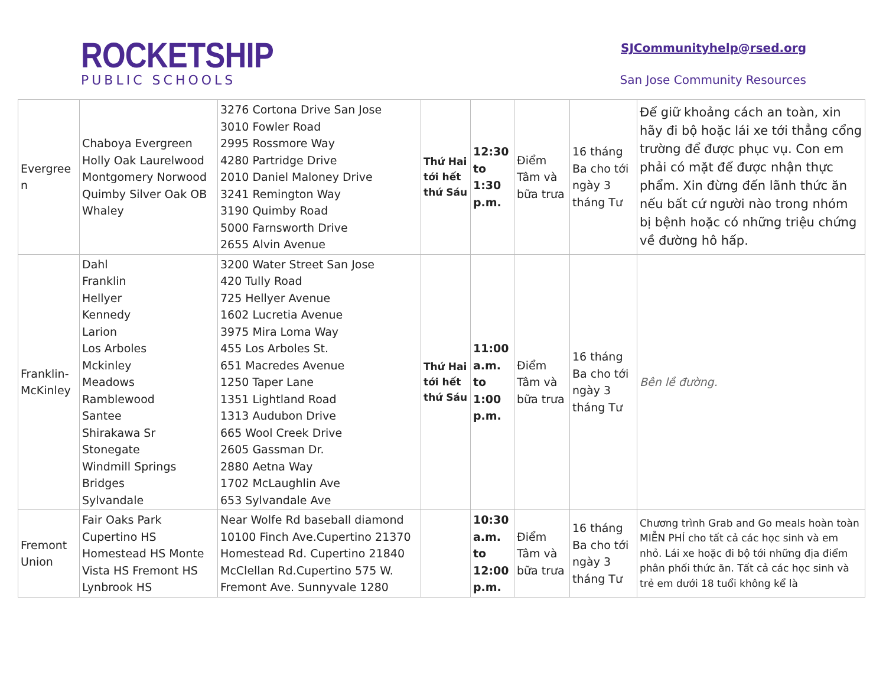ROCKETSHIP
PUBLIC SCHOOLS
SJCommunityhelp@rsed.org
San Jose Community Resources
| Evergree n | Chaboya Evergreen Holly Oak Laurelwood Montgomery Norwood Quimby Silver Oak OB Whaley | 3276 Cortona Drive San Jose 3010 Fowler Road 2995 Rossmore Way 4280 Partridge Drive 2010 Daniel Maloney Drive 3241 Remington Way 3190 Quimby Road 5000 Farnsworth Drive 2655 Alvin Avenue | Thứ Hai tới hết thứ Sáu | 12:30 to 1:30 p.m. | Điểm Tâm và bữa trưa | 16 tháng Ba cho tới ngày 3 tháng Tư | Để giữ khoảng cách an toàn, xin hãy đi bộ hoặc lái xe tới thẳng cổng trường để được phục vụ. Con em phải có mặt để được nhận thực phẩm. Xin đừng đến lãnh thức ăn nếu bất cứ người nào trong nhóm bị bệnh hoặc có những triệu chứng về đường hô hấp. |
| Franklin-McKinley | Dahl Franklin Hellyer Kennedy Larion Los Arboles Mckinley Meadows Ramblewood Santee Shirakawa Sr Stonegate Windmill Springs Bridges Sylvandale | 3200 Water Street San Jose 420 Tully Road 725 Hellyer Avenue 1602 Lucretia Avenue 3975 Mira Loma Way 455 Los Arboles St. 651 Macredes Avenue 1250 Taper Lane 1351 Lightland Road 1313 Audubon Drive 665 Wool Creek Drive 2605 Gassman Dr. 2880 Aetna Way 1702 McLaughlin Ave 653 Sylvandale Ave | Thứ Hai tới hết thứ Sáu | 11:00 a.m. to 1:00 p.m. | Điểm Tâm và bữa trưa | 16 tháng Ba cho tới ngày 3 tháng Tư | Bên lề đường. |
| Fremont Union | Fair Oaks Park Cupertino HS Homestead HS Monte Vista HS Fremont HS Lynbrook HS | Near Wolfe Rd baseball diamond 10100 Finch Ave.Cupertino 21370 Homestead Rd. Cupertino 21840 McClellan Rd.Cupertino 575 W. Fremont Ave. Sunnyvale 1280 | | 10:30 a.m. to 12:00 p.m. | Điểm Tâm và bữa trưa | 16 tháng Ba cho tới ngày 3 tháng Tư | Chương trình Grab and Go meals hoàn toàn MIỄN PHÍ cho tất cả các học sinh và em nhỏ. Lái xe hoặc đi bộ tới những địa điểm phân phối thức ăn. Tất cả các học sinh và trẻ em dưới 18 tuổi không kể là |